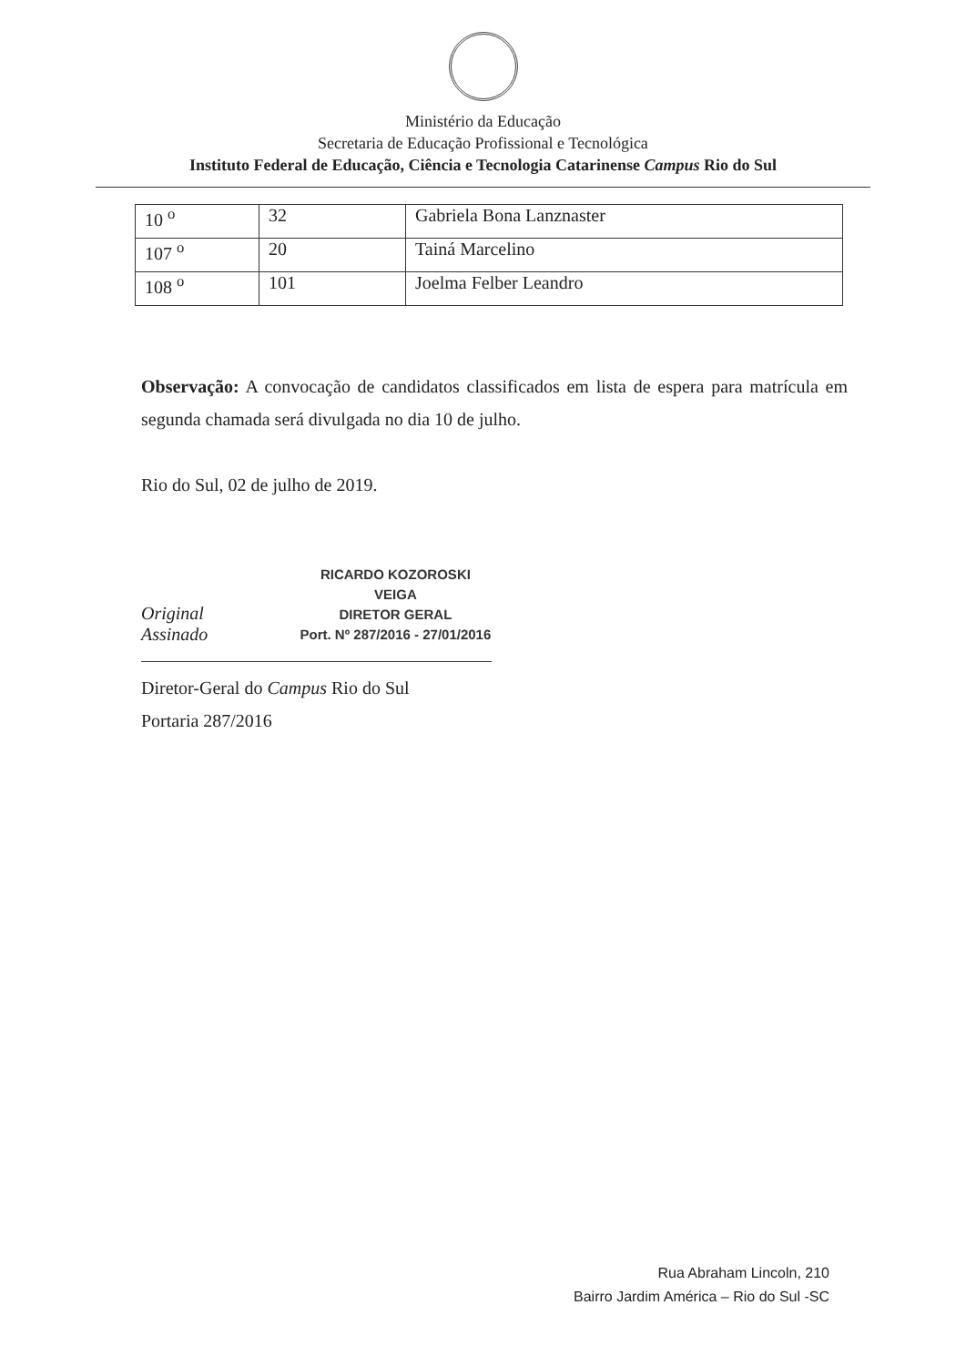Ministério da Educação
Secretaria de Educação Profissional e Tecnológica
Instituto Federal de Educação, Ciência e Tecnologia Catarinense Campus Rio do Sul
| 10 <sup>o</sup> | 32 | Gabriela Bona Lanznaster |
| 107 <sup>o</sup> | 20 | Tainá Marcelino |
| 108 <sup>o</sup> | 101 | Joelma Felber Leandro |
Observação: A convocação de candidatos classificados em lista de espera para matrícula em segunda chamada será divulgada no dia 10 de julho.
Rio do Sul, 02 de julho de 2019.
Original Assinado
RICARDO KOZOROSKI VEIGA
DIRETOR GERAL
Port. Nº 287/2016 - 27/01/2016
Diretor-Geral do Campus Rio do Sul
Portaria 287/2016
Rua Abraham Lincoln, 210
Bairro Jardim América – Rio do Sul -SC